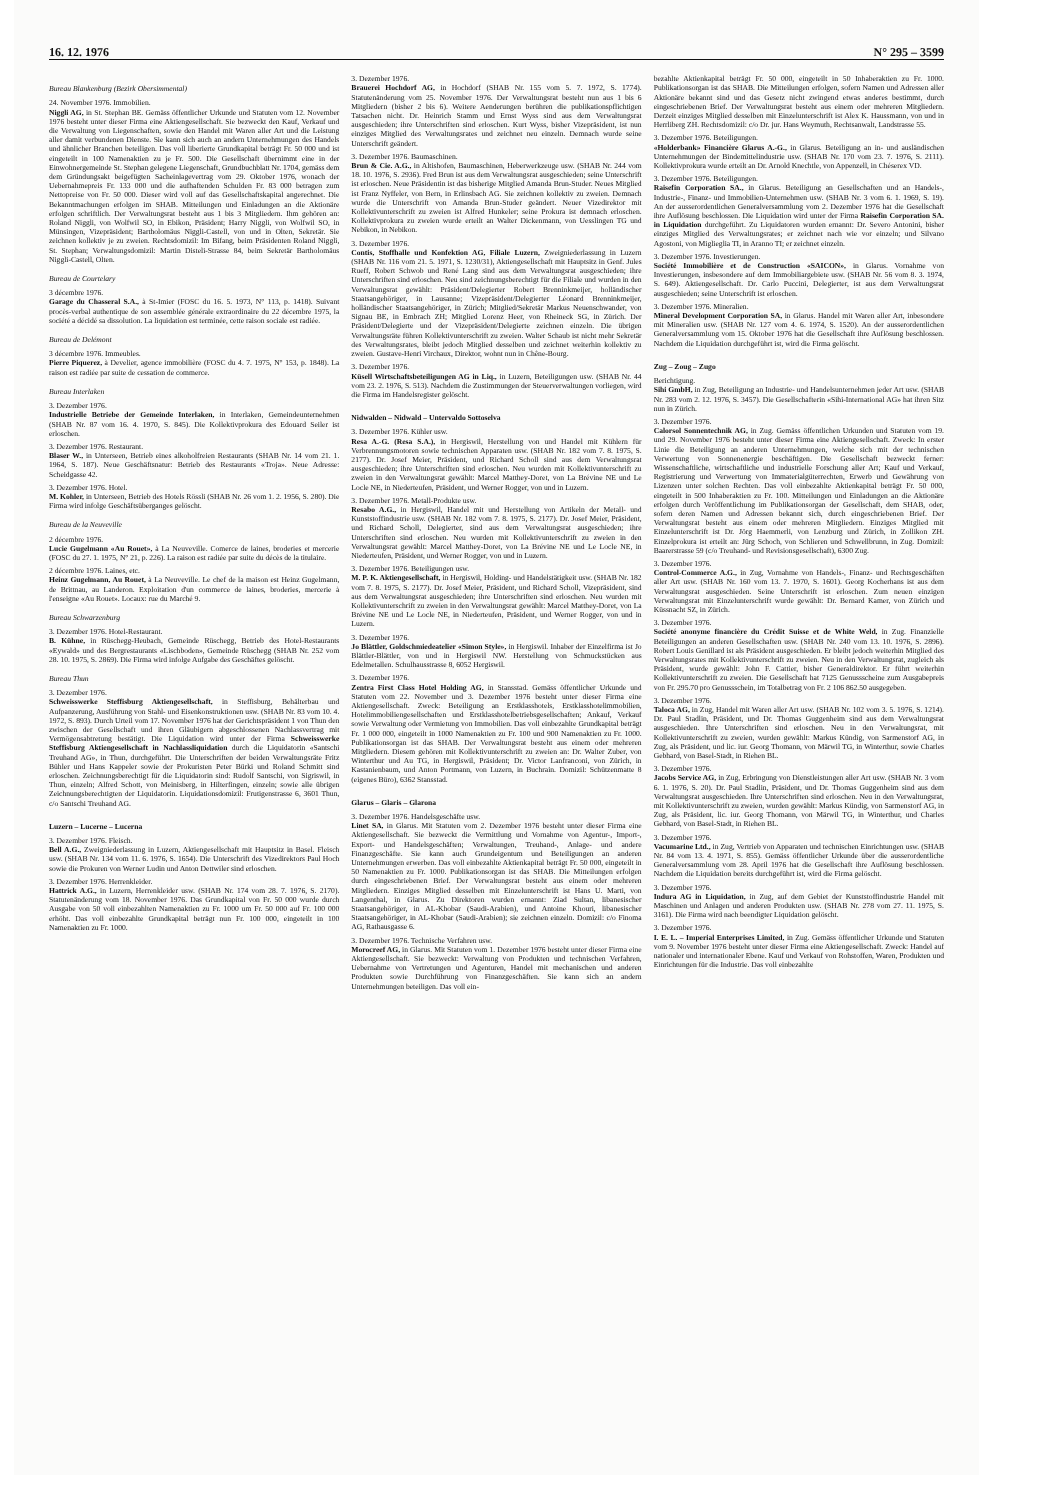16. 12. 1976 N° 295 – 3599
Bureau Blankenburg (Bezirk Obersimmental)
24. November 1976. Immobilien.
Niggli AG, in St. Stephan BE. Gemäss öffentlicher Urkunde und Statuten vom 12. November 1976 besteht unter dieser Firma eine Aktiengesellschaft. Sie bezweckt den Kauf, Verkauf und die Verwaltung von Liegenschaften, sowie den Handel mit Waren aller Art und die Leistung aller damit verbundenen Dienste. Sie kann sich auch an andern Unternehmungen des Handels und ähnlicher Branchen beteiligen. Das voll liberierte Grundkapital beträgt Fr. 50 000 und ist eingeteilt in 100 Namenaktien zu je Fr. 500. Die Gesellschaft übernimmt eine in der Einwohnergemeinde St. Stephan gelegene Liegenschaft, Grundbuchblatt Nr. 1704, gemäss dem dem Gründungsakt beigefügten Sacheinlagevertrag vom 29. Oktober 1976, wonach der Uebernahmepreis Fr. 133 000 und die aufhaftenden Schulden Fr. 83 000 betragen zum Nettopreise von Fr. 50 000. Dieser wird voll auf das Gesellschaftskapital angerechnet. Die Bekanntmachungen erfolgen im SHAB. Mitteilungen und Einladungen an die Aktionäre erfolgen schriftlich. Der Verwaltungsrat besteht aus 1 bis 3 Mitgliedern. Ihm gehören an: Roland Niggli, von Wolfwil SO, in Ebikon, Präsident; Harry Niggli, von Wolfwil SO, in Münsingen, Vizepräsident; Bartholomäus Niggli-Castell, von und in Olten, Sekretär. Sie zeichnen kollektiv je zu zweien. Rechtsdomizil: Im Bifang, beim Präsidenten Roland Niggli, St. Stephan; Verwaltungsdomizil: Martin Disteli-Strasse 84, beim Sekretär Bartholomäus Niggli-Castell, Olten.
Bureau de Courtelary
3 décembre 1976.
Garage du Chasseral S.A., à St-Imier (FOSC du 16. 5. 1973, N° 113, p. 1418). Suivant procès-verbal authentique de son assemblée générale extraordinaire du 22 décembre 1975, la société a décidé sa dissolution. La liquidation est terminée, cette raison sociale est radiée.
Bureau de Delémont
3 décembre 1976. Immeubles.
Pierre Piquerez, à Develier, agence immobilière (FOSC du 4. 7. 1975, N° 153, p. 1848). La raison est radiée par suite de cessation de commerce.
Bureau Interlaken
3. Dezember 1976.
Industrielle Betriebe der Gemeinde Interlaken, in Interlaken, Gemeindeunternehmen (SHAB Nr. 87 vom 16. 4. 1970, S. 845). Die Kollektivprokura des Edouard Seiler ist erloschen.
3. Dezember 1976. Restaurant.
Blaser W., in Unterseen, Betrieb eines alkoholfreien Restaurants (SHAB Nr. 14 vom 21. 1. 1964, S. 187). Neue Geschäftsnatur: Betrieb des Restaurants «Troja». Neue Adresse: Scheidgasse 42.
3. Dezember 1976. Hotel.
M. Kohler, in Unterseen, Betrieb des Hotels Rössli (SHAB Nr. 26 vom 1. 2. 1956, S. 280). Die Firma wird infolge Geschäftsüberganges gelöscht.
Bureau de la Neuveville
2 décembre 1976.
Lucie Gugelmann «Au Rouet», à La Neuveville. Comerce de laines, broderies et mercerie (FOSC du 27. 1. 1975, N° 21, p. 226). La raison est radiée par suite du décès de la titulaire.
2 décembre 1976. Laines, etc.
Heinz Gugelmann, Au Rouet, à La Neuveville. Le chef de la maison est Heinz Gugelmann, de Brittnau, au Landeron. Exploitation d'un commerce de laines, broderies, mercerie à l'enseigne «Au Rouet». Locaux: rue du Marché 9.
Bureau Schwarzenburg
3. Dezember 1976. Hotel-Restaurant.
B. Kühne, in Rüschegg-Heubach, Gemeinde Rüschegg, Betrieb des Hotel-Restaurants «Eywald» und des Bergrestaurants «Lischboden», Gemeinde Rüschegg (SHAB Nr. 252 vom 28. 10. 1975, S. 2869). Die Firma wird infolge Aufgabe des Geschäftes gelöscht.
Bureau Thun
3. Dezember 1976.
Schweisswerke Steffisburg Aktiengesellschaft, in Steffisburg, Behälterbau und Aufpanzerung, Ausführung von Stahl- und Eisenkonstruktionen usw. (SHAB Nr. 83 vom 10. 4. 1972, S. 893). Durch Urteil vom 17. November 1976 hat der Gerichtspräsident 1 von Thun den zwischen der Gesellschaft und ihren Gläubigern abgeschlossenen Nachlassvertrag mit Vermögensabtretung bestätigt. Die Liquidation wird unter der Firma Schweisswerke Steffisburg Aktiengesellschaft in Nachlassliquidation durch die Liquidatorin «Santschi Treuhand AG», in Thun, durchgeführt. Die Unterschriften der beiden Verwaltungsräte Fritz Bühler und Hans Kappeler sowie der Prokuristen Peter Bürki und Roland Schmitt sind erloschen. Zeichnungsberechtigt für die Liquidatorin sind: Rudolf Santschi, von Sigriswil, in Thun, einzeln; Alfred Schott, von Meinisberg, in Hilterfingen, einzeln; sowie alle übrigen Zeichnungsberechtigten der Liquidatorin. Liquidationsdomizil: Frutigenstrasse 6, 3601 Thun, c/o Santschi Treuhand AG.
Luzern – Lucerne – Lucerna
3. Dezember 1976. Fleisch.
Bell A.G., Zweigniederlassung in Luzern, Aktiengesellschaft mit Hauptsitz in Basel. Fleisch usw. (SHAB Nr. 134 vom 11. 6. 1976, S. 1654). Die Unterschrift des Vizedirektors Paul Hoch sowie die Prokuren von Werner Ludin und Anton Dettwiler sind erloschen.
3. Dezember 1976. Herrenkleider.
Hattrick A.G., in Luzern, Herrenkleider usw. (SHAB Nr. 174 vom 28. 7. 1976, S. 2170). Statutenänderung vom 18. November 1976. Das Grundkapital von Fr. 50 000 wurde durch Ausgabe von 50 voll einbezahlten Namenaktien zu Fr. 1000 um Fr. 50 000 auf Fr. 100 000 erhöht. Das voll einbezahlte Grundkapital beträgt nun Fr. 100 000, eingeteilt in 100 Namenaktien zu Fr. 1000.
3. Dezember 1976.
Brauerei Hochdorf AG, in Hochdorf (SHAB Nr. 155 vom 5. 7. 1972, S. 1774). Statutenänderung vom 25. November 1976. Der Verwaltungsrat besteht nun aus 1 bis 6 Mitgliedern (bisher 2 bis 6). Weitere Aenderungen berühren die publikationspflichtigen Tatsachen nicht. Dr. Heinrich Stamm und Ernst Wyss sind aus dem Verwaltungsrat ausgeschieden; ihre Unterschriften sind erloschen. Kurt Wyss, bisher Vizepräsident, ist nun einziges Mitglied des Verwaltungsrates und zeichnet neu einzeln. Demnach wurde seine Unterschrift geändert.
3. Dezember 1976. Baumaschinen.
Brun & Cie. A.G., in Altishofen, Baumaschinen, Heberwerkzeuge usw. (SHAB Nr. 244 vom 18. 10. 1976, S. 2936). Fred Brun ist aus dem Verwaltungsrat ausgeschieden; seine Unterschrift ist erloschen. Neue Präsidentin ist das bisherige Mitglied Amanda Brun-Studer. Neues Mitglied ist Franz Nyffeler, von Bern, in Erlinsbach AG. Sie zeichnen kollektiv zu zweien. Demnach wurde die Unterschrift von Amanda Brun-Studer geändert. Neuer Vizedirektor mit Kollektivunterschrift zu zweien ist Alfred Hunkeler; seine Prokura ist demnach erloschen. Kollektivprokura zu zweien wurde erteilt an Walter Dickenmann, von Uesslingen TG und Nebikon, in Nebikon.
3. Dezember 1976.
Contis, Stoffhalle und Konfektion AG, Filiale Luzern, Zweigniederlassung in Luzern (SHAB Nr. 116 vom 21. 5. 1971, S. 1230/31), Aktiengesellschaft mit Hauptsitz in Genf. Jules Rueff, Robert Schwob und René Lang sind aus dem Verwaltungsrat ausgeschieden; ihre Unterschriften sind erloschen. Neu sind zeichnungsberechtigt für die Filiale und wurden in den Verwaltungsrat gewählt: Präsident/Delegierter Robert Brenninkmeijer, holländischer Staatsangehöriger, in Lausanne; Vizepräsident/Delegierter Léonard Brenninkmeijer, holländischer Staatsangehöriger, in Zürich; Mitglied/Sekretär Markus Neuenschwander, von Signau BE, in Embrach ZH; Mitglied Lorenz Heer, von Rheineck SG, in Zürich. Der Präsident/Delegierte und der Vizepräsident/Delegierte zeichnen einzeln. Die übrigen Verwaltungsräte führen Kollektivunterschrift zu zweien. Walter Schaub ist nicht mehr Sekretär des Verwaltungsrates, bleibt jedoch Mitglied desselben und zeichnet weiterhin kollektiv zu zweien. Gustave-Henri Virchaux, Direktor, wohnt nun in Chêne-Bourg.
3. Dezember 1976.
Küsell Wirtschaftsbeteiligungen AG in Liq., in Luzern, Beteiligungen usw. (SHAB Nr. 44 vom 23. 2. 1976, S. 513). Nachdem die Zustimmungen der Steuerverwaltungen vorliegen, wird die Firma im Handelsregister gelöscht.
Nidwalden – Nidwald – Untervaldo Sottoselva
3. Dezember 1976. Kühler usw.
Resa A.-G. (Resa S.A.), in Hergiswil, Herstellung von und Handel mit Kühlern für Verbrennungsmotoren sowie technischen Apparaten usw. (SHAB Nr. 182 vom 7. 8. 1975, S. 2177). Dr. Josef Meier, Präsident, und Richard Scholl sind aus dem Verwaltungsrat ausgeschieden; ihre Unterschriften sind erloschen. Neu wurden mit Kollektivunterschrift zu zweien in den Verwaltungsrat gewählt: Marcel Matthey-Doret, von La Brévine NE und Le Locle NE, in Niederteufen, Präsident, und Werner Rogger, von und in Luzern.
3. Dezember 1976. Metall-Produkte usw.
Resabo A.G., in Hergiswil, Handel mit und Herstellung von Artikeln der Metall- und Kunststoffindustrie usw. (SHAB Nr. 182 vom 7. 8. 1975, S. 2177). Dr. Josef Meier, Präsident, und Richard Scholl, Delegierter, sind aus dem Verwaltungsrat ausgeschieden; ihre Unterschriften sind erloschen. Neu wurden mit Kollektivunterschrift zu zweien in den Verwaltungsrat gewählt: Marcel Matthey-Doret, von La Brévine NE und Le Locle NE, in Niederteufen, Präsident, und Werner Rogger, von und in Luzern.
3. Dezember 1976. Beteiligungen usw.
M. P. K. Aktiengesellschaft, in Hergiswil, Holding- und Handelstätigkeit usw. (SHAB Nr. 182 vom 7. 8. 1975, S. 2177). Dr. Josef Meier, Präsident, und Richard Scholl, Vizepräsident, sind aus dem Verwaltungsrat ausgeschieden; ihre Unterschriften sind erloschen. Neu wurden mit Kollektivunterschrift zu zweien in den Verwaltungsrat gewählt: Marcel Matthey-Doret, von La Brévine NE und Le Locle NE, in Niederteufen, Präsident, und Werner Rogger, von und in Luzern.
3. Dezember 1976.
Jo Blättler, Goldschmiedeatelier «Simon Style», in Hergiswil. Inhaber der Einzelfirma ist Jo Blättler-Blättler, von und in Hergiswil NW. Herstellung von Schmuckstücken aus Edelmetallen. Schulhausstrasse 8, 6052 Hergiswil.
3. Dezember 1976.
Zentra First Class Hotel Holding AG, in Stansstad. Gemäss öffentlicher Urkunde und Statuten vom 22. November und 3. Dezember 1976 besteht unter dieser Firma eine Aktiengesellschaft. Zweck: Beteiligung an Erstklasshotels, Erstklasshotelimmobilien, Hotelimmobiliengesellschaften und Erstklasshotelbetriebsgesellschaften; Ankauf, Verkauf sowie Verwaltung oder Vermietung von Immobilien. Das voll einbezahlte Grundkapital beträgt Fr. 1 000 000, eingeteilt in 1000 Namenaktien zu Fr. 100 und 900 Namenaktien zu Fr. 1000. Publikationsorgan ist das SHAB. Der Verwaltungsrat besteht aus einem oder mehreren Mitgliedern. Diesem gehören mit Kollektivunterschrift zu zweien an: Dr. Walter Zuber, von Winterthur und Au TG, in Hergiswil, Präsident; Dr. Victor Lanfranconi, von Zürich, in Kastanienbaum, und Anton Portmann, von Luzern, in Buchrain. Domizil: Schützenmatte 8 (eigenes Büro), 6362 Stansstad.
Glarus – Glaris – Glarona
3. Dezember 1976. Handelsgeschäfte usw.
Linet SA, in Glarus. Mit Statuten vom 2. Dezember 1976 besteht unter dieser Firma eine Aktiengesellschaft. Sie bezweckt die Vermittlung und Vornahme von Agentur-, Import-, Export- und Handelsgeschäften; Verwaltungen, Treuhand-, Anlage- und andere Finanzgeschäfte. Sie kann auch Grundeigentum und Beteiligungen an anderen Unternehmungen erwerben. Das voll einbezahlte Aktienkapital beträgt Fr. 50 000, eingeteilt in 50 Namenaktien zu Fr. 1000. Publikationsorgan ist das SHAB. Die Mitteilungen erfolgen durch eingeschriebenen Brief. Der Verwaltungsrat besteht aus einem oder mehreren Mitgliedern. Einziges Mitglied desselben mit Einzelunterschrift ist Hans U. Marti, von Langenthal, in Glarus. Zu Direktoren wurden ernannt: Ziad Sultan, libanesischer Staatsangehöriger, in AL-Khobar (Saudi-Arabien), und Antoine Khouri, libanesischer Staatsangehöriger, in AL-Khobar (Saudi-Arabien); sie zeichnen einzeln. Domizil: c/o Finoma AG, Rathausgasse 6.
3. Dezember 1976. Technische Verfahren usw.
Morocreef AG, in Glarus. Mit Statuten vom 1. Dezember 1976 besteht unter dieser Firma eine Aktiengesellschaft. Sie bezweckt: Verwaltung von Produkten und technischen Verfahren, Uebernahme von Vertretungen und Agenturen, Handel mit mechanischen und anderen Produkten sowie Durchführung von Finanzgeschäften. Sie kann sich an andern Unternehmungen beteiligen. Das voll ein-
bezahlte Aktienkapital beträgt Fr. 50 000, eingeteilt in 50 Inhaberaktien zu Fr. 1000. Publikationsorgan ist das SHAB. Die Mitteilungen erfolgen, sofern Namen und Adressen aller Aktionäre bekannt sind und das Gesetz nicht zwingend etwas anderes bestimmt, durch eingeschriebenen Brief. Der Verwaltungsrat besteht aus einem oder mehreren Mitgliedern. Derzeit einziges Mitglied desselben mit Einzelunterschrift ist Alex K. Haussmann, von und in Herrliberg ZH. Rechtsdomizil: c/o Dr. jur. Hans Weymuth, Rechtsanwalt, Landstrasse 55.
3. Dezember 1976. Beteiligungen.
«Holderbank» Financière Glarus A.-G., in Glarus. Beteiligung an in- und ausländischen Unternehmungen der Bindemittelindustrie usw. (SHAB Nr. 170 vom 23. 7. 1976, S. 2111). Kollektivprokura wurde erteilt an Dr. Arnold Knechtle, von Appenzell, in Chéserex VD.
3. Dezember 1976. Beteiligungen.
Raisefin Corporation SA., in Glarus. Beteiligung an Gesellschaften und an Handels-, Industrie-, Finanz- und Immobilien-Unternehmen usw. (SHAB Nr. 3 vom 6. 1. 1969, S. 19). An der ausserordentlichen Generalversammlung vom 2. Dezember 1976 hat die Gesellschaft ihre Auflösung beschlossen. Die Liquidation wird unter der Firma Raisefin Corporation SA. in Liquidation durchgeführt. Zu Liquidatoren wurden ernannt: Dr. Severo Antonini, bisher einziges Mitglied des Verwaltungsrates; er zeichnet nach wie vor einzeln; und Silvano Agostoni, von Miglieglia TI, in Aranno TI; er zeichnet einzeln.
3. Dezember 1976. Investierungen.
Société Immobilière et de Construction «SAICON», in Glarus. Vornahme von Investierungen, insbesondere auf dem Immobiliargebiete usw. (SHAB Nr. 56 vom 8. 3. 1974, S. 649). Aktiengesellschaft. Dr. Carlo Puccini, Delegierter, ist aus dem Verwaltungsrat ausgeschieden; seine Unterschrift ist erloschen.
3. Dezember 1976. Mineralien.
Mineral Development Corporation SA, in Glarus. Handel mit Waren aller Art, inbesondere mit Mineralien usw. (SHAB Nr. 127 vom 4. 6. 1974, S. 1520). An der ausserordentlichen Generalversammlung vom 15. Oktober 1976 hat die Gesellschaft ihre Auflösung beschlossen. Nachdem die Liquidation durchgeführt ist, wird die Firma gelöscht.
Zug – Zoug – Zugo
Berichtigung.
Sihi GmbH, in Zug, Beteiligung an Industrie- und Handelsunternehmen jeder Art usw. (SHAB Nr. 283 vom 2. 12. 1976, S. 3457). Die Gesellschafterin «Sihi-International AG» hat ihren Sitz nun in Zürich.
3. Dezember 1976.
Calorsol Sonnentechnik AG, in Zug. Gemäss öffentlichen Urkunden und Statuten vom 19. und 29. November 1976 besteht unter dieser Firma eine Aktiengesellschaft. Zweck: In erster Linie die Beteiligung an anderen Unternehmungen, welche sich mit der technischen Verwertung von Sonnenenergie beschäftigen. Die Gesellschaft bezweckt ferner: Wissenschaftliche, wirtschaftliche und industrielle Forschung aller Art; Kauf und Verkauf, Registrierung und Verwertung von Immaterialgüterrechten, Erwerb und Gewährung von Lizenzen unter solchen Rechten. Das voll einbezahlte Aktienkapital beträgt Fr. 50 000, eingeteilt in 500 Inhaberaktien zu Fr. 100. Mitteilungen und Einladungen an die Aktionäre erfolgen durch Veröffentlichung im Publikationsorgan der Gesellschaft, dem SHAB, oder, sofern deren Namen und Adressen bekannt sich, durch eingeschriebenen Brief. Der Verwaltungsrat besteht aus einem oder mehreren Mitgliedern. Einziges Mitglied mit Einzelunterschrift ist Dr. Jörg Haemmerli, von Lenzburg und Zürich, in Zollikon ZH. Einzelprokura ist erteilt an: Jürg Schoch, von Schlieren und Schwellbrunn, in Zug. Domizil: Baarerstrasse 59 (c/o Treuhand- und Revisionsgesellschaft), 6300 Zug.
3. Dezember 1976.
Control-Commerce A.G., in Zug, Vornahme von Handels-, Finanz- und Rechtsgeschäften aller Art usw. (SHAB Nr. 160 vom 13. 7. 1970, S. 1601). Georg Kocherhans ist aus dem Verwaltungsrat ausgeschieden. Seine Unterschrift ist erloschen. Zum neuen einzigen Verwaltungsrat mit Einzelunterschrift wurde gewählt: Dr. Bernard Kamer, von Zürich und Küssnacht SZ, in Zürich.
3. Dezember 1976.
Société anonyme financière du Crédit Suisse et de White Weld, in Zug. Finanzielle Beteiligungen an anderen Gesellschaften usw. (SHAB Nr. 240 vom 13. 10. 1976, S. 2896). Robert Louis Genillard ist als Präsident ausgeschieden. Er bleibt jedoch weiterhin Mitglied des Verwaltungsrates mit Kollektivunterschrift zu zweien. Neu in den Verwaltungsrat, zugleich als Präsident, wurde gewählt: John F. Cattier, bisher Generaldirektor. Er führt weiterhin Kollektivunterschrift zu zweien. Die Gesellschaft hat 7125 Genussscheine zum Ausgabepreis von Fr. 295.70 pro Genussschein, im Totalbetrag von Fr. 2 106 862.50 ausgegeben.
3. Dezember 1976.
Taloca AG, in Zug, Handel mit Waren aller Art usw. (SHAB Nr. 102 vom 3. 5. 1976, S. 1214). Dr. Paul Stadlin, Präsident, und Dr. Thomas Guggenheim sind aus dem Verwaltungsrat ausgeschieden. Ihre Unterschriften sind erloschen. Neu in den Verwaltungsrat, mit Kollektivunterschrift zu zweien, wurden gewählt: Markus Kündig, von Sarmenstorf AG, in Zug, als Präsident, und lic. iur. Georg Thomann, von Märwil TG, in Winterthur, sowie Charles Gebhard, von Basel-Stadt, in Riehen BL.
3. Dezember 1976.
Jacobs Service AG, in Zug, Erbringung von Dienstleistungen aller Art usw. (SHAB Nr. 3 vom 6. 1. 1976, S. 20). Dr. Paul Stadlin, Präsident, und Dr. Thomas Guggenheim sind aus dem Verwaltungsrat ausgeschieden. Ihre Unterschriften sind erloschen. Neu in den Verwaltungsrat, mit Kollektivunterschrift zu zweien, wurden gewählt: Markus Kündig, von Sarmenstorf AG, in Zug, als Präsident, lic. iur. Georg Thomann, von Märwil TG, in Winterthur, und Charles Gebhard, von Basel-Stadt, in Riehen BL.
3. Dezember 1976.
Vacumarine Ltd., in Zug, Vertrieb von Apparaten und technischen Einrichtungen usw. (SHAB Nr. 84 vom 13. 4. 1971, S. 855). Gemäss öffentlicher Urkunde über die ausserordentliche Generalversammlung vom 28. April 1976 hat die Gesellschaft ihre Auflösung beschlossen. Nachdem die Liquidation bereits durchgeführt ist, wird die Firma gelöscht.
3. Dezember 1976.
Indura AG in Liquidation, in Zug, auf dem Gebiet der Kunststoffindustrie Handel mit Maschinen und Anlagen und anderen Produkten usw. (SHAB Nr. 278 vom 27. 11. 1975, S. 3161). Die Firma wird nach beendigter Liquidation gelöscht.
3. Dezember 1976.
I. E. L. – Imperial Enterprises Limited, in Zug. Gemäss öffentlicher Urkunde und Statuten vom 9. November 1976 besteht unter dieser Firma eine Aktiengesellschaft. Zweck: Handel auf nationaler und internationaler Ebene. Kauf und Verkauf von Rohstoffen, Waren, Produkten und Einrichtungen für die Industrie. Das voll einbezahlte